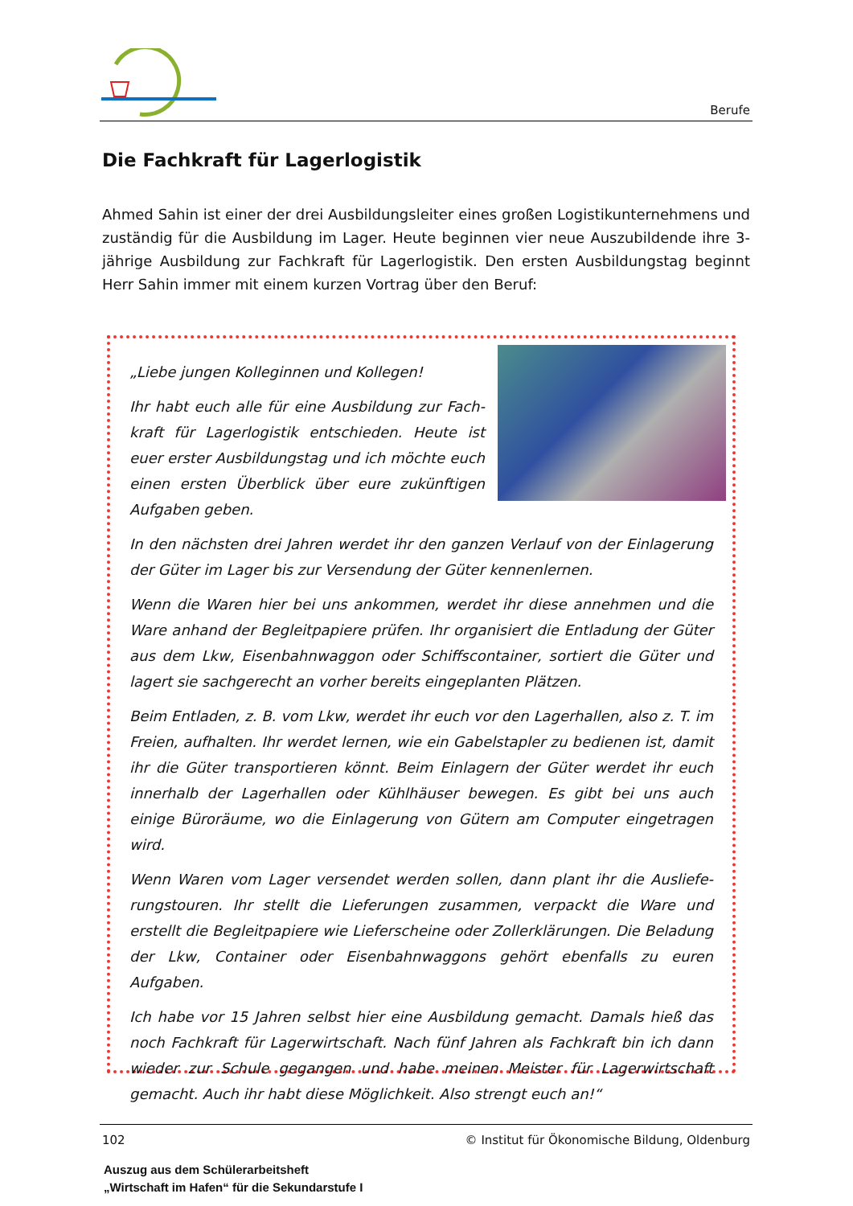Berufe
Die Fachkraft für Lagerlogistik
Ahmed Sahin ist einer der drei Ausbildungsleiter eines großen Logistikunternehmens und zuständig für die Ausbildung im Lager. Heute beginnen vier neue Auszubildende ihre 3-jährige Ausbildung zur Fachkraft für Lagerlogistik. Den ersten Ausbildungstag beginnt Herr Sahin immer mit einem kurzen Vortrag über den Beruf:
„Liebe jungen Kolleginnen und Kollegen!
Ihr habt euch alle für eine Ausbildung zur Fach-kraft für Lagerlogistik entschieden. Heute ist euer erster Ausbildungstag und ich möchte euch einen ersten Überblick über eure zukünftigen Aufgaben geben.
In den nächsten drei Jahren werdet ihr den ganzen Verlauf von der Einlagerung der Güter im Lager bis zur Versendung der Güter kennenlernen.
Wenn die Waren hier bei uns ankommen, werdet ihr diese annehmen und die Ware anhand der Begleitpapiere prüfen. Ihr organisiert die Entladung der Güter aus dem Lkw, Eisenbahnwaggon oder Schiffscontainer, sortiert die Güter und lagert sie sachgerecht an vorher bereits eingeplanten Plätzen.
Beim Entladen, z. B. vom Lkw, werdet ihr euch vor den Lagerhallen, also z. T. im Freien, aufhalten. Ihr werdet lernen, wie ein Gabelstapler zu bedienen ist, damit ihr die Güter transportieren könnt. Beim Einlagern der Güter werdet ihr euch innerhalb der Lagerhallen oder Kühlhäuser bewegen. Es gibt bei uns auch einige Büroräume, wo die Einlagerung von Gütern am Computer eingetragen wird.
Wenn Waren vom Lager versendet werden sollen, dann plant ihr die Ausliefe-rungstouren. Ihr stellt die Lieferungen zusammen, verpackt die Ware und erstellt die Begleitpapiere wie Lieferscheine oder Zollerklärungen. Die Beladung der Lkw, Container oder Eisenbahnwaggons gehört ebenfalls zu euren Aufgaben.
Ich habe vor 15 Jahren selbst hier eine Ausbildung gemacht. Damals hieß das noch Fachkraft für Lagerwirtschaft. Nach fünf Jahren als Fachkraft bin ich dann wieder zur Schule gegangen und habe meinen Meister für Lagerwirtschaft gemacht. Auch ihr habt diese Möglichkeit. Also strengt euch an!“
102 © Institut für Ökonomische Bildung, Oldenburg
Auszug aus dem Schülerarbeitsheft
„Wirtschaft im Hafen“ für die Sekundarstufe I